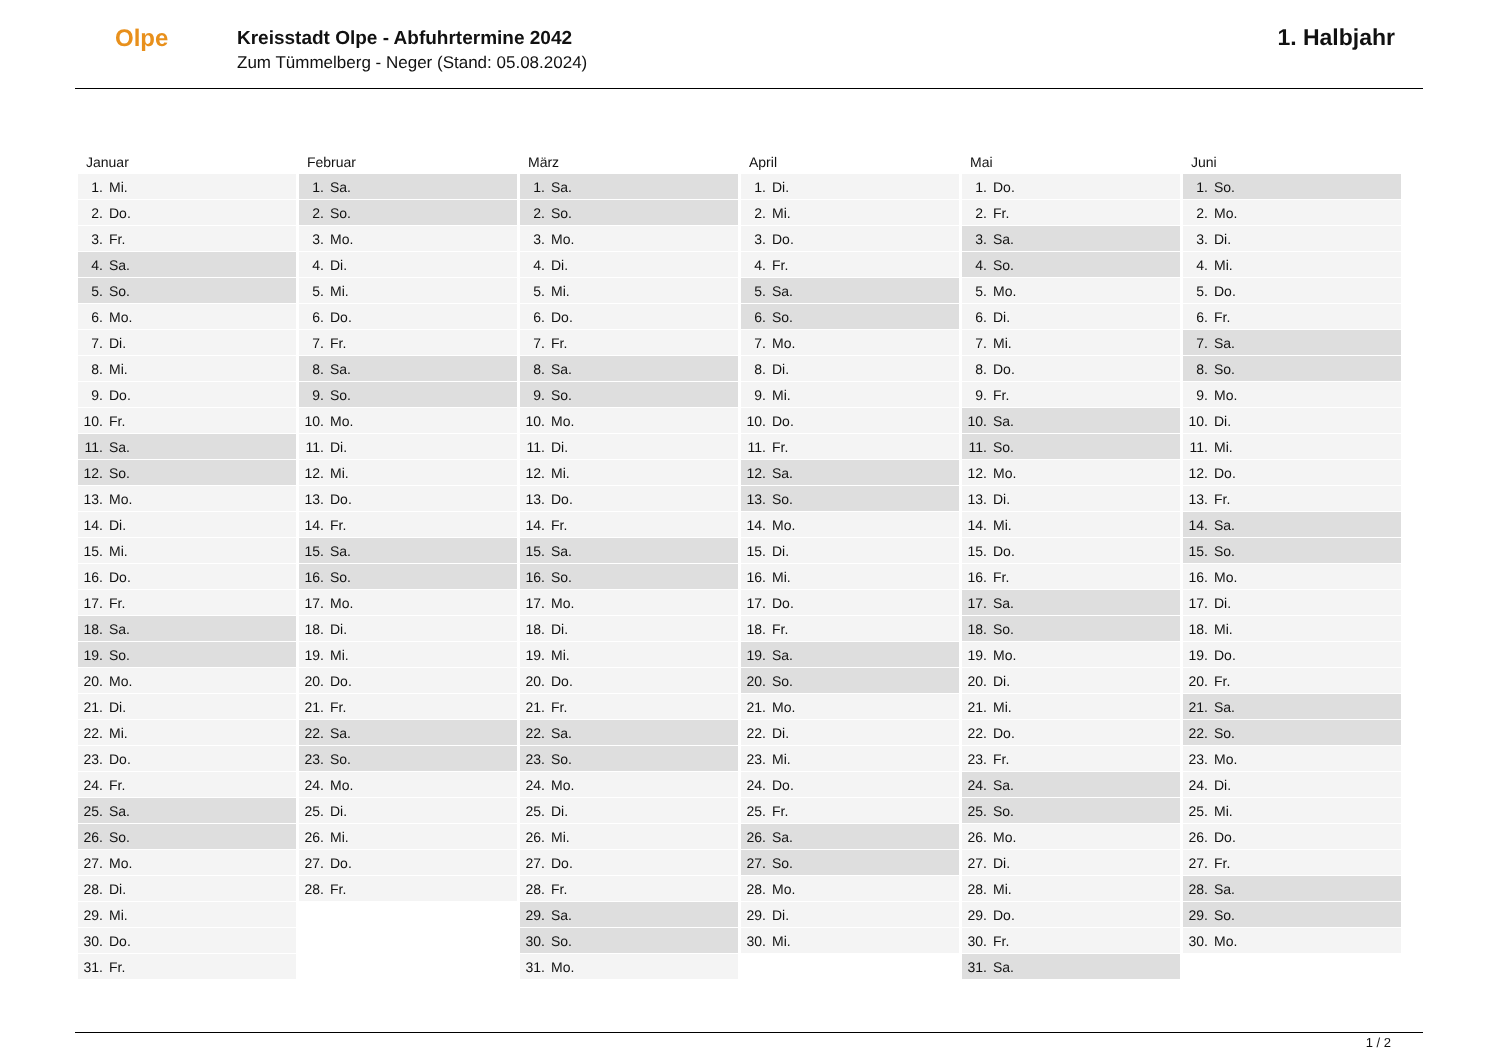Olpe
Kreisstadt Olpe - Abfuhrtermine 2042
Zum Tümmelberg - Neger (Stand: 05.08.2024)
1. Halbjahr
| Januar | Februar | März | April | Mai | Juni |
| --- | --- | --- | --- | --- | --- |
| 1. Mi. | 1. Sa. | 1. Sa. | 1. Di. | 1. Do. | 1. So. |
| 2. Do. | 2. So. | 2. So. | 2. Mi. | 2. Fr. | 2. Mo. |
| 3. Fr. | 3. Mo. | 3. Mo. | 3. Do. | 3. Sa. | 3. Di. |
| 4. Sa. | 4. Di. | 4. Di. | 4. Fr. | 4. So. | 4. Mi. |
| 5. So. | 5. Mi. | 5. Mi. | 5. Sa. | 5. Mo. | 5. Do. |
| 6. Mo. | 6. Do. | 6. Do. | 6. So. | 6. Di. | 6. Fr. |
| 7. Di. | 7. Fr. | 7. Fr. | 7. Mo. | 7. Mi. | 7. Sa. |
| 8. Mi. | 8. Sa. | 8. Sa. | 8. Di. | 8. Do. | 8. So. |
| 9. Do. | 9. So. | 9. So. | 9. Mi. | 9. Fr. | 9. Mo. |
| 10. Fr. | 10. Mo. | 10. Mo. | 10. Do. | 10. Sa. | 10. Di. |
| 11. Sa. | 11. Di. | 11. Di. | 11. Fr. | 11. So. | 11. Mi. |
| 12. So. | 12. Mi. | 12. Mi. | 12. Sa. | 12. Mo. | 12. Do. |
| 13. Mo. | 13. Do. | 13. Do. | 13. So. | 13. Di. | 13. Fr. |
| 14. Di. | 14. Fr. | 14. Fr. | 14. Mo. | 14. Mi. | 14. Sa. |
| 15. Mi. | 15. Sa. | 15. Sa. | 15. Di. | 15. Do. | 15. So. |
| 16. Do. | 16. So. | 16. So. | 16. Mi. | 16. Fr. | 16. Mo. |
| 17. Fr. | 17. Mo. | 17. Mo. | 17. Do. | 17. Sa. | 17. Di. |
| 18. Sa. | 18. Di. | 18. Di. | 18. Fr. | 18. So. | 18. Mi. |
| 19. So. | 19. Mi. | 19. Mi. | 19. Sa. | 19. Mo. | 19. Do. |
| 20. Mo. | 20. Do. | 20. Do. | 20. So. | 20. Di. | 20. Fr. |
| 21. Di. | 21. Fr. | 21. Fr. | 21. Mo. | 21. Mi. | 21. Sa. |
| 22. Mi. | 22. Sa. | 22. Sa. | 22. Di. | 22. Do. | 22. So. |
| 23. Do. | 23. So. | 23. So. | 23. Mi. | 23. Fr. | 23. Mo. |
| 24. Fr. | 24. Mo. | 24. Mo. | 24. Do. | 24. Sa. | 24. Di. |
| 25. Sa. | 25. Di. | 25. Di. | 25. Fr. | 25. So. | 25. Mi. |
| 26. So. | 26. Mi. | 26. Mi. | 26. Sa. | 26. Mo. | 26. Do. |
| 27. Mo. | 27. Do. | 27. Do. | 27. So. | 27. Di. | 27. Fr. |
| 28. Di. | 28. Fr. | 28. Fr. | 28. Mo. | 28. Mi. | 28. Sa. |
| 29. Mi. | | 29. Sa. | 29. Di. | 29. Do. | 29. So. |
| 30. Do. | | 30. So. | 30. Mi. | 30. Fr. | 30. Mo. |
| 31. Fr. | | 31. Mo. | | 31. Sa. | |
1 / 2